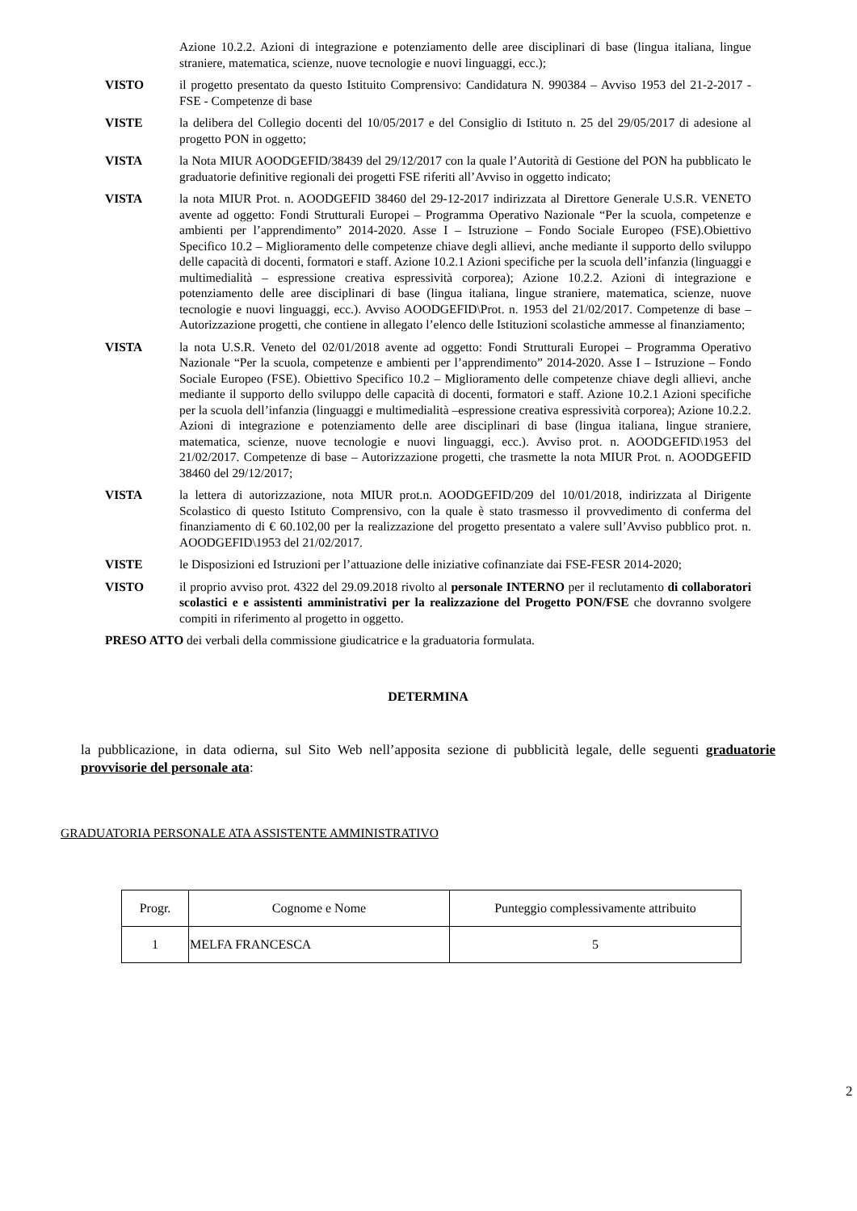Azione 10.2.2. Azioni di integrazione e potenziamento delle aree disciplinari di base (lingua italiana, lingue straniere, matematica, scienze, nuove tecnologie e nuovi linguaggi, ecc.);
VISTO il progetto presentato da questo Istituito Comprensivo: Candidatura N. 990384 – Avviso 1953 del 21-2-2017 - FSE - Competenze di base
VISTE la delibera del Collegio docenti del 10/05/2017 e del Consiglio di Istituto n. 25 del 29/05/2017 di adesione al progetto PON in oggetto;
VISTA la Nota MIUR AOODGEFID/38439 del 29/12/2017 con la quale l’Autorità di Gestione del PON ha pubblicato le graduatorie definitive regionali dei progetti FSE riferiti all’Avviso in oggetto indicato;
VISTA la nota MIUR Prot. n. AOODGEFID 38460 del 29-12-2017 indirizzata al Direttore Generale U.S.R. VENETO avente ad oggetto: Fondi Strutturali Europei – Programma Operativo Nazionale “Per la scuola, competenze e ambienti per l’apprendimento” 2014-2020. Asse I – Istruzione – Fondo Sociale Europeo (FSE).Obiettivo Specifico 10.2 – Miglioramento delle competenze chiave degli allievi, anche mediante il supporto dello sviluppo delle capacità di docenti, formatori e staff. Azione 10.2.1 Azioni specifiche per la scuola dell’infanzia (linguaggi e multimedialità – espressione creativa espressività corporea); Azione 10.2.2. Azioni di integrazione e potenziamento delle aree disciplinari di base (lingua italiana, lingue straniere, matematica, scienze, nuove tecnologie e nuovi linguaggi, ecc.). Avviso AOODGEFID\Prot. n. 1953 del 21/02/2017. Competenze di base – Autorizzazione progetti, che contiene in allegato l’elenco delle Istituzioni scolastiche ammesse al finanziamento;
VISTA la nota U.S.R. Veneto del 02/01/2018 avente ad oggetto: Fondi Strutturali Europei – Programma Operativo Nazionale “Per la scuola, competenze e ambienti per l’apprendimento” 2014-2020. Asse I – Istruzione – Fondo Sociale Europeo (FSE). Obiettivo Specifico 10.2 – Miglioramento delle competenze chiave degli allievi, anche mediante il supporto dello sviluppo delle capacità di docenti, formatori e staff. Azione 10.2.1 Azioni specifiche per la scuola dell’infanzia (linguaggi e multimedialità –espressione creativa espressività corporea); Azione 10.2.2. Azioni di integrazione e potenziamento delle aree disciplinari di base (lingua italiana, lingue straniere, matematica, scienze, nuove tecnologie e nuovi linguaggi, ecc.). Avviso prot. n. AOODGEFID\1953 del 21/02/2017. Competenze di base – Autorizzazione progetti, che trasmette la nota MIUR Prot. n. AOODGEFID 38460 del 29/12/2017;
VISTA la lettera di autorizzazione, nota MIUR prot.n. AOODGEFID/209 del 10/01/2018, indirizzata al Dirigente Scolastico di questo Istituto Comprensivo, con la quale è stato trasmesso il provvedimento di conferma del finanziamento di € 60.102,00 per la realizzazione del progetto presentato a valere sull’Avviso pubblico prot. n. AOODGEFID\1953 del 21/02/2017.
VISTE le Disposizioni ed Istruzioni per l’attuazione delle iniziative cofinanziate dai FSE-FESR 2014-2020;
VISTO il proprio avviso prot. 4322 del 29.09.2018 rivolto al personale INTERNO per il reclutamento di collaboratori scolastici e e assistenti amministrativi per la realizzazione del Progetto PON/FSE che dovranno svolgere compiti in riferimento al progetto in oggetto.
PRESO ATTO dei verbali della commissione giudicatrice e la graduatoria formulata.
DETERMINA
la pubblicazione, in data odierna, sul Sito Web nell’apposita sezione di pubblicità legale, delle seguenti graduatorie provvisorie del personale ata:
GRADUATORIA PERSONALE ATA ASSISTENTE AMMINISTRATIVO
| Progr. | Cognome e Nome | Punteggio complessivamente attribuito |
| --- | --- | --- |
| 1 | MELFA FRANCESCA | 5 |
2